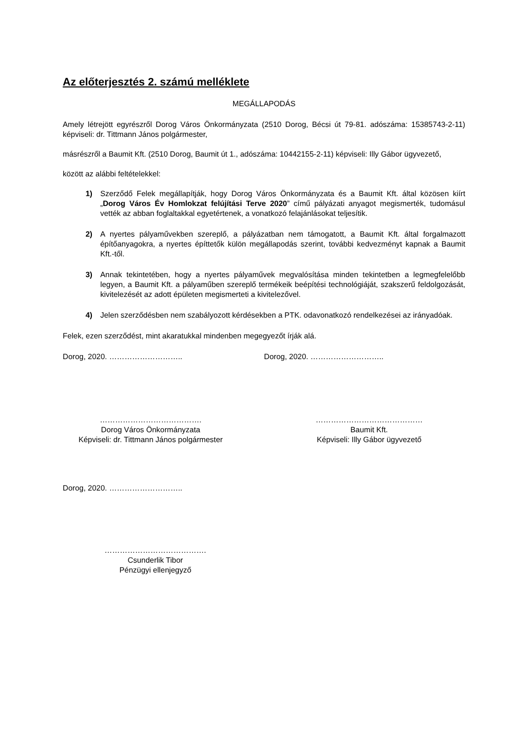Az előterjesztés 2. számú melléklete
MEGÁLLAPODÁS
Amely létrejött egyrészről Dorog Város Önkormányzata (2510 Dorog, Bécsi út 79-81. adószáma: 15385743-2-11) képviseli: dr. Tittmann János polgármester,
másrészről a Baumit Kft. (2510 Dorog, Baumit út 1., adószáma: 10442155-2-11) képviseli: Illy Gábor ügyvezető,
között az alábbi feltételekkel:
1) Szerződő Felek megállapítják, hogy Dorog Város Önkormányzata és a Baumit Kft. által közösen kiírt „Dorog Város Év Homlokzat felújítási Terve 2020” című pályázati anyagot megismerték, tudomásul vették az abban foglaltakkal egyetértenek, a vonatkozó felajánlásokat teljesítik.
2) A nyertes pályaművekben szereplő, a pályázatban nem támogatott, a Baumit Kft. által forgalmazott építőanyagokra, a nyertes építtetők külön megállapodás szerint, további kedvezményt kapnak a Baumit Kft.-től.
3) Annak tekintetében, hogy a nyertes pályaművek megvalósítása minden tekintetben a legmegfelelőbb legyen, a Baumit Kft. a pályaműben szereplő termékeik beépítési technológiáját, szakszerű feldolgozását, kivitelezését az adott épületen megismerteti a kivitelezővel.
4) Jelen szerződésben nem szabályozott kérdésekben a PTK. odavonatkozó rendelkezései az irányadóak.
Felek, ezen szerződést, mint akaratukkal mindenben megegyezőt írják alá.
Dorog, 2020. ……………………….. Dorog, 2020. ………………………..
………………………………….
Dorog Város Önkormányzata
Képviseli: dr. Tittmann János polgármester
……………………………………
Baumit Kft.
Képviseli: Illy Gábor ügyvezető
Dorog, 2020. ………………………..
………………………………….
Csunderlik Tibor
Pénzügyi ellenjegyző